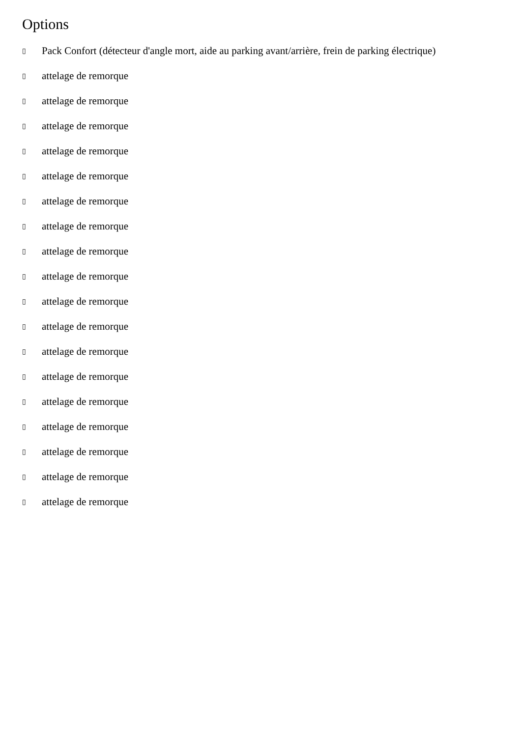Options
▯ Pack Confort (détecteur d'angle mort, aide au parking avant/arrière, frein de parking électrique)
▯ attelage de remorque
▯ attelage de remorque
▯ attelage de remorque
▯ attelage de remorque
▯ attelage de remorque
▯ attelage de remorque
▯ attelage de remorque
▯ attelage de remorque
▯ attelage de remorque
▯ attelage de remorque
▯ attelage de remorque
▯ attelage de remorque
▯ attelage de remorque
▯ attelage de remorque
▯ attelage de remorque
▯ attelage de remorque
▯ attelage de remorque
▯ attelage de remorque